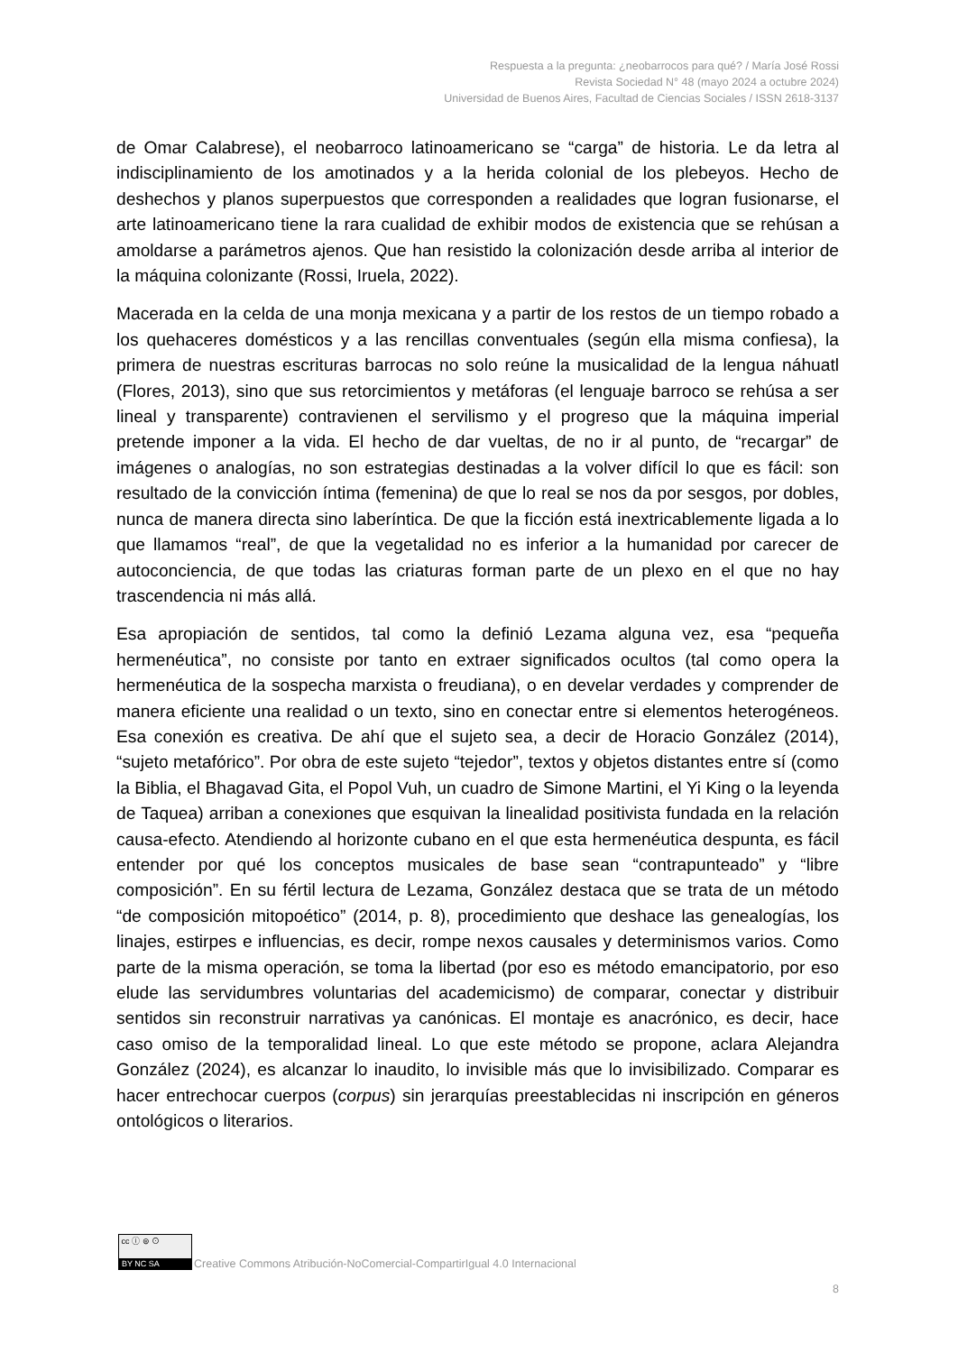Respuesta a la pregunta: ¿neobarrocos para qué? / María José Rossi
Revista Sociedad N° 48 (mayo 2024 a octubre 2024)
Universidad de Buenos Aires, Facultad de Ciencias Sociales / ISSN 2618-3137
de Omar Calabrese), el neobarroco latinoamericano se “carga” de historia. Le da letra al indisciplinamiento de los amotinados y a la herida colonial de los plebeyos. Hecho de deshechos y planos superpuestos que corresponden a realidades que logran fusionarse, el arte latinoamericano tiene la rara cualidad de exhibir modos de existencia que se rehúsan a amoldarse a parámetros ajenos. Que han resistido la colonización desde arriba al interior de la máquina colonizante (Rossi, Iruela, 2022).
Macerada en la celda de una monja mexicana y a partir de los restos de un tiempo robado a los quehaceres domésticos y a las rencillas conventuales (según ella misma confiesa), la primera de nuestras escrituras barrocas no solo reúne la musicalidad de la lengua náhuatl (Flores, 2013), sino que sus retorcimientos y metáforas (el lenguaje barroco se rehúsa a ser lineal y transparente) contravienen el servilismo y el progreso que la máquina imperial pretende imponer a la vida. El hecho de dar vueltas, de no ir al punto, de “recargar” de imágenes o analogías, no son estrategias destinadas a la volver difícil lo que es fácil: son resultado de la convicción íntima (femenina) de que lo real se nos da por sesgos, por dobles, nunca de manera directa sino laberíntica. De que la ficción está inextricablemente ligada a lo que llamamos “real”, de que la vegetalidad no es inferior a la humanidad por carecer de autoconciencia, de que todas las criaturas forman parte de un plexo en el que no hay trascendencia ni más allá.
Esa apropiación de sentidos, tal como la definió Lezama alguna vez, esa “pequeña hermenéutica”, no consiste por tanto en extraer significados ocultos (tal como opera la hermenéutica de la sospecha marxista o freudiana), o en develar verdades y comprender de manera eficiente una realidad o un texto, sino en conectar entre si elementos heterogéneos. Esa conexión es creativa. De ahí que el sujeto sea, a decir de Horacio González (2014), “sujeto metafórico”. Por obra de este sujeto “tejedor”, textos y objetos distantes entre sí (como la Biblia, el Bhagavad Gita, el Popol Vuh, un cuadro de Simone Martini, el Yi King o la leyenda de Taquea) arriban a conexiones que esquivan la linealidad positivista fundada en la relación causa-efecto. Atendiendo al horizonte cubano en el que esta hermenéutica despunta, es fácil entender por qué los conceptos musicales de base sean “contrapunteado” y “libre composición”. En su fértil lectura de Lezama, González destaca que se trata de un método “de composición mitopoético” (2014, p. 8), procedimiento que deshace las genealogías, los linajes, estirpes e influencias, es decir, rompe nexos causales y determinismos varios. Como parte de la misma operación, se toma la libertad (por eso es método emancipatorio, por eso elude las servidumbres voluntarias del academicismo) de comparar, conectar y distribuir sentidos sin reconstruir narrativas ya canónicas. El montaje es anacrónico, es decir, hace caso omiso de la temporalidad lineal. Lo que este método se propone, aclara Alejandra González (2024), es alcanzar lo inaudito, lo invisible más que lo invisibilizado. Comparar es hacer entrechocar cuerpos (corpus) sin jerarquías preestablecidas ni inscripción en géneros ontológicos o literarios.
cc ⓘ ⊜ ⊙
BY NC SA
Creative Commons Atribución-NoComercial-CompartirIgual 4.0 Internacional
8